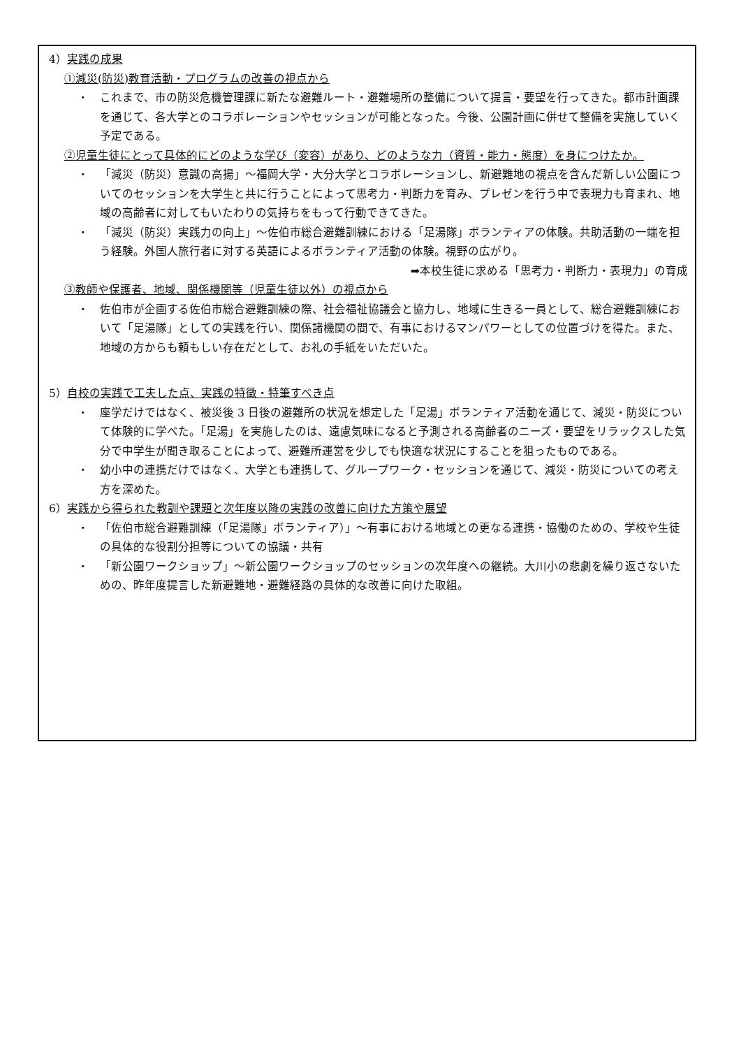4）実践の成果
①減災(防災)教育活動・プログラムの改善の視点から
・
これまで、市の防災危機管理課に新たな避難ルート・避難場所の整備について提言・要望を行ってきた。都市計画課を通じて、各大学とのコラボレーションやセッションが可能となった。今後、公園計画に併せて整備を実施していく予定である。
②児童生徒にとって具体的にどのような学び（変容）があり、どのような力（資質・能力・態度）を身につけたか。
・
「減災（防災）意識の高揚」～福岡大学・大分大学とコラボレーションし、新避難地の視点を含んだ新しい公園についてのセッションを大学生と共に行うことによって思考力・判断力を育み、プレゼンを行う中で表現力も育まれ、地域の高齢者に対してもいたわりの気持ちをもって行動できてきた。
・
「減災（防災）実践力の向上」～佐伯市総合避難訓練における「足湯隊」ボランティアの体験。共助活動の一端を担う経験。外国人旅行者に対する英語によるボランティア活動の体験。視野の広がり。
➡本校生徒に求める「思考力・判断力・表現力」の育成
③教師や保護者、地域、関係機関等（児童生徒以外）の視点から
・
佐伯市が企画する佐伯市総合避難訓練の際、社会福祉協議会と協力し、地域に生きる一員として、総合避難訓練において「足湯隊」としての実践を行い、関係諸機関の間で、有事におけるマンパワーとしての位置づけを得た。また、地域の方からも頼もしい存在だとして、お礼の手紙をいただいた。
5）自校の実践で工夫した点、実践の特徴・特筆すべき点
・
座学だけではなく、被災後 3 日後の避難所の状況を想定した「足湯」ボランティア活動を通じて、減災・防災について体験的に学べた。「足湯」を実施したのは、遠慮気味になると予測される高齢者のニーズ・要望をリラックスした気分で中学生が聞き取ることによって、避難所運営を少しでも快適な状況にすることを狙ったものである。
・
幼小中の連携だけではなく、大学とも連携して、グループワーク・セッションを通じて、減災・防災についての考え方を深めた。
6）実践から得られた教訓や課題と次年度以降の実践の改善に向けた方策や展望
・
「佐伯市総合避難訓練（「足湯隊」ボランティア）」～有事における地域との更なる連携・協働のための、学校や生徒の具体的な役割分担等についての協議・共有
・
「新公園ワークショップ」～新公園ワークショップのセッションの次年度への継続。大川小の悲劇を繰り返さないための、昨年度提言した新避難地・避難経路の具体的な改善に向けた取組。